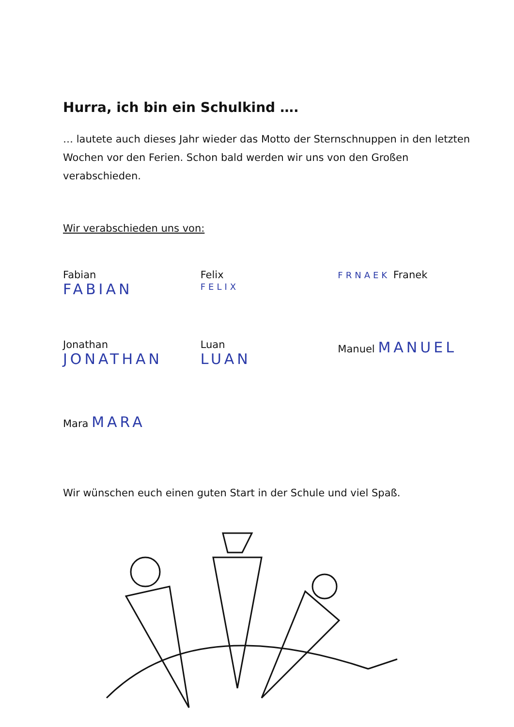Hurra, ich bin ein Schulkind ….
… lautete auch dieses Jahr wieder das Motto der Sternschnuppen in den letzten Wochen vor den Ferien. Schon bald werden wir uns von den Großen verabschieden.
Wir verabschieden uns von:
Fabian
FABIAN
Felix
FELIX
FRNAEK Franek
Jonathan
JONATHAN
Luan
LUAN
Manuel MANUEL
Mara MARA
Wir wünschen euch einen guten Start in der Schule und viel Spaß.